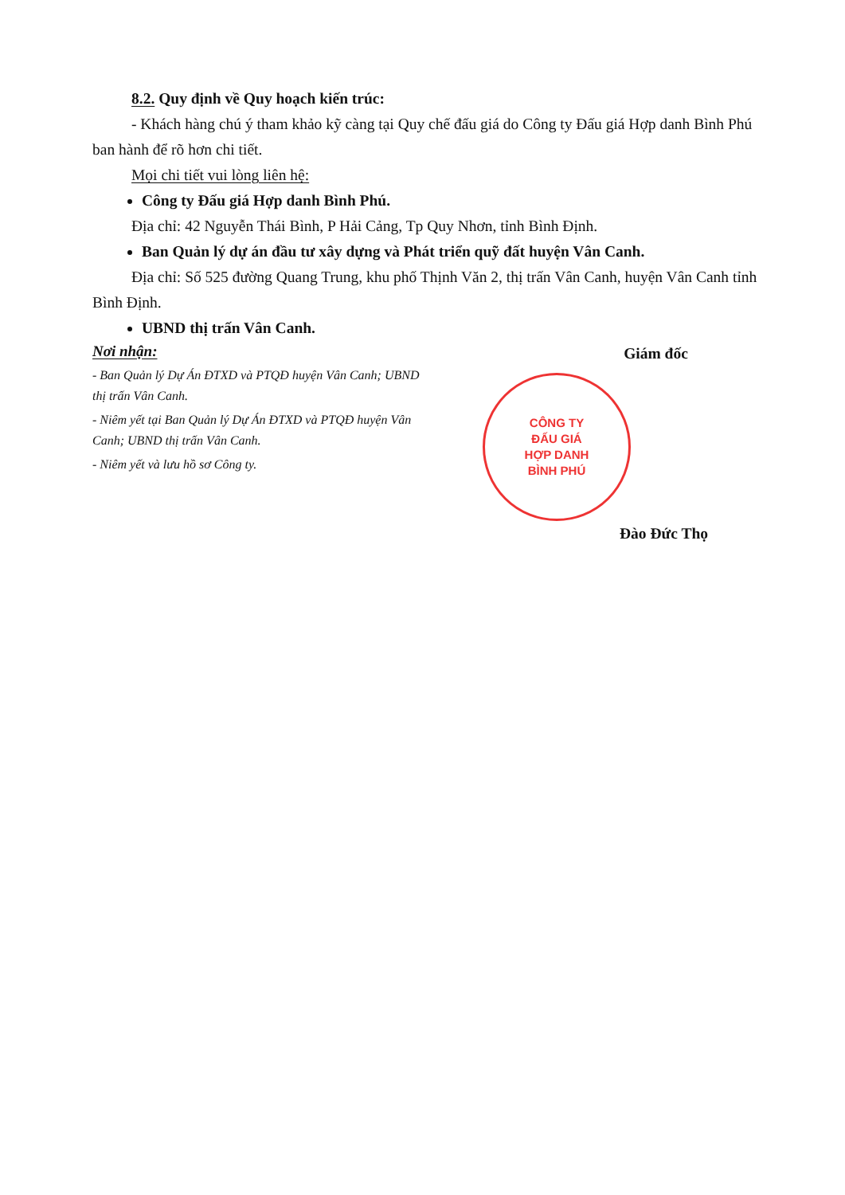8.2. Quy định về Quy hoạch kiến trúc:
- Khách hàng chú ý tham khảo kỹ càng tại Quy chế đấu giá do Công ty Đấu giá Hợp danh Bình Phú ban hành để rõ hơn chi tiết.
Mọi chi tiết vui lòng liên hệ:
Công ty Đấu giá Hợp danh Bình Phú.
Địa chỉ: 42 Nguyễn Thái Bình, P Hải Cảng, Tp Quy Nhơn, tỉnh Bình Định.
Ban Quản lý dự án đầu tư xây dựng và Phát triển quỹ đất huyện Vân Canh.
Địa chỉ: Số 525 đường Quang Trung, khu phố Thịnh Văn 2, thị trấn Vân Canh, huyện Vân Canh tỉnh Bình Định.
UBND thị trấn Vân Canh.
Nơi nhận:
- Ban Quản lý Dự Án ĐTXD và PTQĐ huyện Vân Canh; UBND thị trấn Vân Canh.
- Niêm yết tại Ban Quản lý Dự Án ĐTXD và PTQĐ huyện Vân Canh; UBND thị trấn Vân Canh.
- Niêm yết và lưu hồ sơ Công ty.
Giám đốc
CÔNG TY
ĐẤU GIÁ
HỢP DANH
BÌNH PHÚ
Đào Đức Thọ